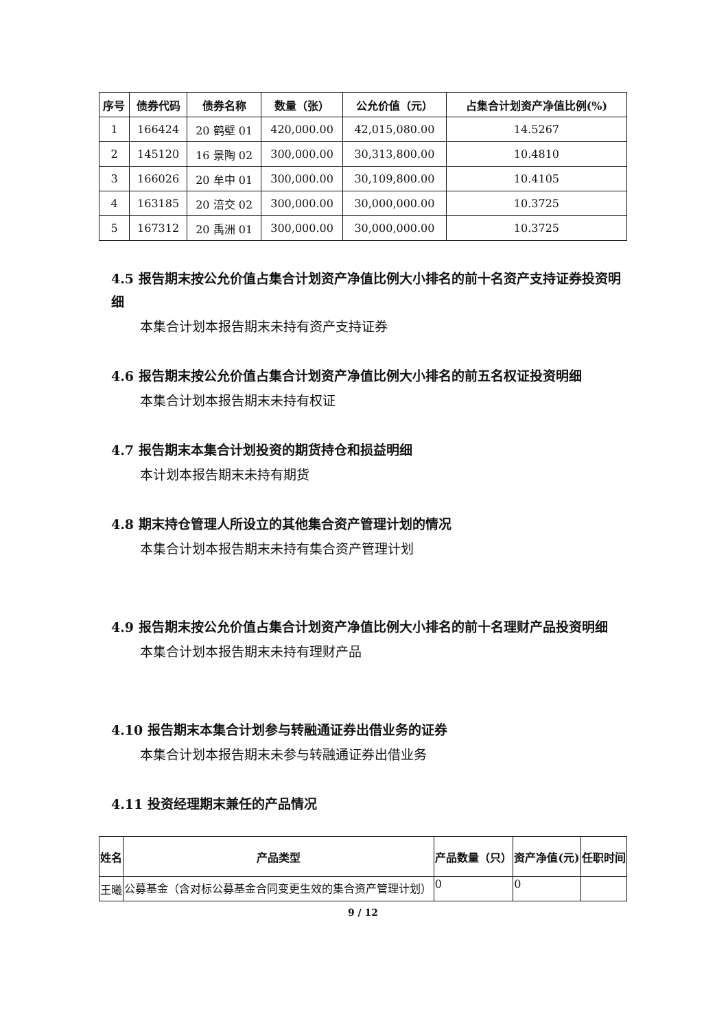| 序号 | 债券代码 | 债券名称 | 数量（张） | 公允价值（元） | 占集合计划资产净值比例(%) |
| --- | --- | --- | --- | --- | --- |
| 1 | 166424 | 20 鹤壁 01 | 420,000.00 | 42,015,080.00 | 14.5267 |
| 2 | 145120 | 16 景陶 02 | 300,000.00 | 30,313,800.00 | 10.4810 |
| 3 | 166026 | 20 牟中 01 | 300,000.00 | 30,109,800.00 | 10.4105 |
| 4 | 163185 | 20 涪交 02 | 300,000.00 | 30,000,000.00 | 10.3725 |
| 5 | 167312 | 20 禹洲 01 | 300,000.00 | 30,000,000.00 | 10.3725 |
4.5 报告期末按公允价值占集合计划资产净值比例大小排名的前十名资产支持证券投资明细
本集合计划本报告期末未持有资产支持证券
4.6 报告期末按公允价值占集合计划资产净值比例大小排名的前五名权证投资明细
本集合计划本报告期末未持有权证
4.7 报告期末本集合计划投资的期货持仓和损益明细
本计划本报告期末未持有期货
4.8 期末持仓管理人所设立的其他集合资产管理计划的情况
本集合计划本报告期末未持有集合资产管理计划
4.9 报告期末按公允价值占集合计划资产净值比例大小排名的前十名理财产品投资明细
本集合计划本报告期末未持有理财产品
4.10 报告期末本集合计划参与转融通证券出借业务的证券
本集合计划本报告期末未参与转融通证券出借业务
4.11 投资经理期末兼任的产品情况
| 姓名 | 产品类型 | 产品数量（只） | 资产净值(元) | 任职时间 |
| --- | --- | --- | --- | --- |
| 王曦 | 公募基金（含对标公募基金合同变更生效的集合资产管理计划） | 0 | 0 | |
9 / 12